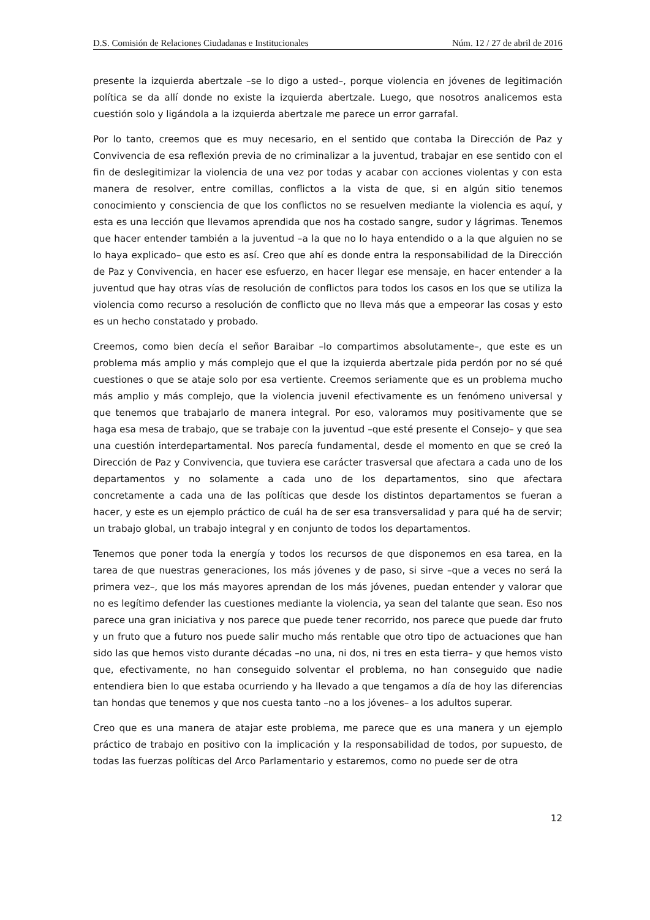D.S. Comisión de Relaciones Ciudadanas e Institucionales Núm. 12 / 27 de abril de 2016
presente la izquierda abertzale –se lo digo a usted–, porque violencia en jóvenes de legitimación política se da allí donde no existe la izquierda abertzale. Luego, que nosotros analicemos esta cuestión solo y ligándola a la izquierda abertzale me parece un error garrafal.
Por lo tanto, creemos que es muy necesario, en el sentido que contaba la Dirección de Paz y Convivencia de esa reflexión previa de no criminalizar a la juventud, trabajar en ese sentido con el fin de deslegitimizar la violencia de una vez por todas y acabar con acciones violentas y con esta manera de resolver, entre comillas, conflictos a la vista de que, si en algún sitio tenemos conocimiento y consciencia de que los conflictos no se resuelven mediante la violencia es aquí, y esta es una lección que llevamos aprendida que nos ha costado sangre, sudor y lágrimas. Tenemos que hacer entender también a la juventud –a la que no lo haya entendido o a la que alguien no se lo haya explicado– que esto es así. Creo que ahí es donde entra la responsabilidad de la Dirección de Paz y Convivencia, en hacer ese esfuerzo, en hacer llegar ese mensaje, en hacer entender a la juventud que hay otras vías de resolución de conflictos para todos los casos en los que se utiliza la violencia como recurso a resolución de conflicto que no lleva más que a empeorar las cosas y esto es un hecho constatado y probado.
Creemos, como bien decía el señor Baraibar –lo compartimos absolutamente–, que este es un problema más amplio y más complejo que el que la izquierda abertzale pida perdón por no sé qué cuestiones o que se ataje solo por esa vertiente. Creemos seriamente que es un problema mucho más amplio y más complejo, que la violencia juvenil efectivamente es un fenómeno universal y que tenemos que trabajarlo de manera integral. Por eso, valoramos muy positivamente que se haga esa mesa de trabajo, que se trabaje con la juventud –que esté presente el Consejo– y que sea una cuestión interdepartamental. Nos parecía fundamental, desde el momento en que se creó la Dirección de Paz y Convivencia, que tuviera ese carácter trasversal que afectara a cada uno de los departamentos y no solamente a cada uno de los departamentos, sino que afectara concretamente a cada una de las políticas que desde los distintos departamentos se fueran a hacer, y este es un ejemplo práctico de cuál ha de ser esa transversalidad y para qué ha de servir; un trabajo global, un trabajo integral y en conjunto de todos los departamentos.
Tenemos que poner toda la energía y todos los recursos de que disponemos en esa tarea, en la tarea de que nuestras generaciones, los más jóvenes y de paso, si sirve –que a veces no será la primera vez–, que los más mayores aprendan de los más jóvenes, puedan entender y valorar que no es legítimo defender las cuestiones mediante la violencia, ya sean del talante que sean. Eso nos parece una gran iniciativa y nos parece que puede tener recorrido, nos parece que puede dar fruto y un fruto que a futuro nos puede salir mucho más rentable que otro tipo de actuaciones que han sido las que hemos visto durante décadas –no una, ni dos, ni tres en esta tierra– y que hemos visto que, efectivamente, no han conseguido solventar el problema, no han conseguido que nadie entendiera bien lo que estaba ocurriendo y ha llevado a que tengamos a día de hoy las diferencias tan hondas que tenemos y que nos cuesta tanto –no a los jóvenes– a los adultos superar.
Creo que es una manera de atajar este problema, me parece que es una manera y un ejemplo práctico de trabajo en positivo con la implicación y la responsabilidad de todos, por supuesto, de todas las fuerzas políticas del Arco Parlamentario y estaremos, como no puede ser de otra
12